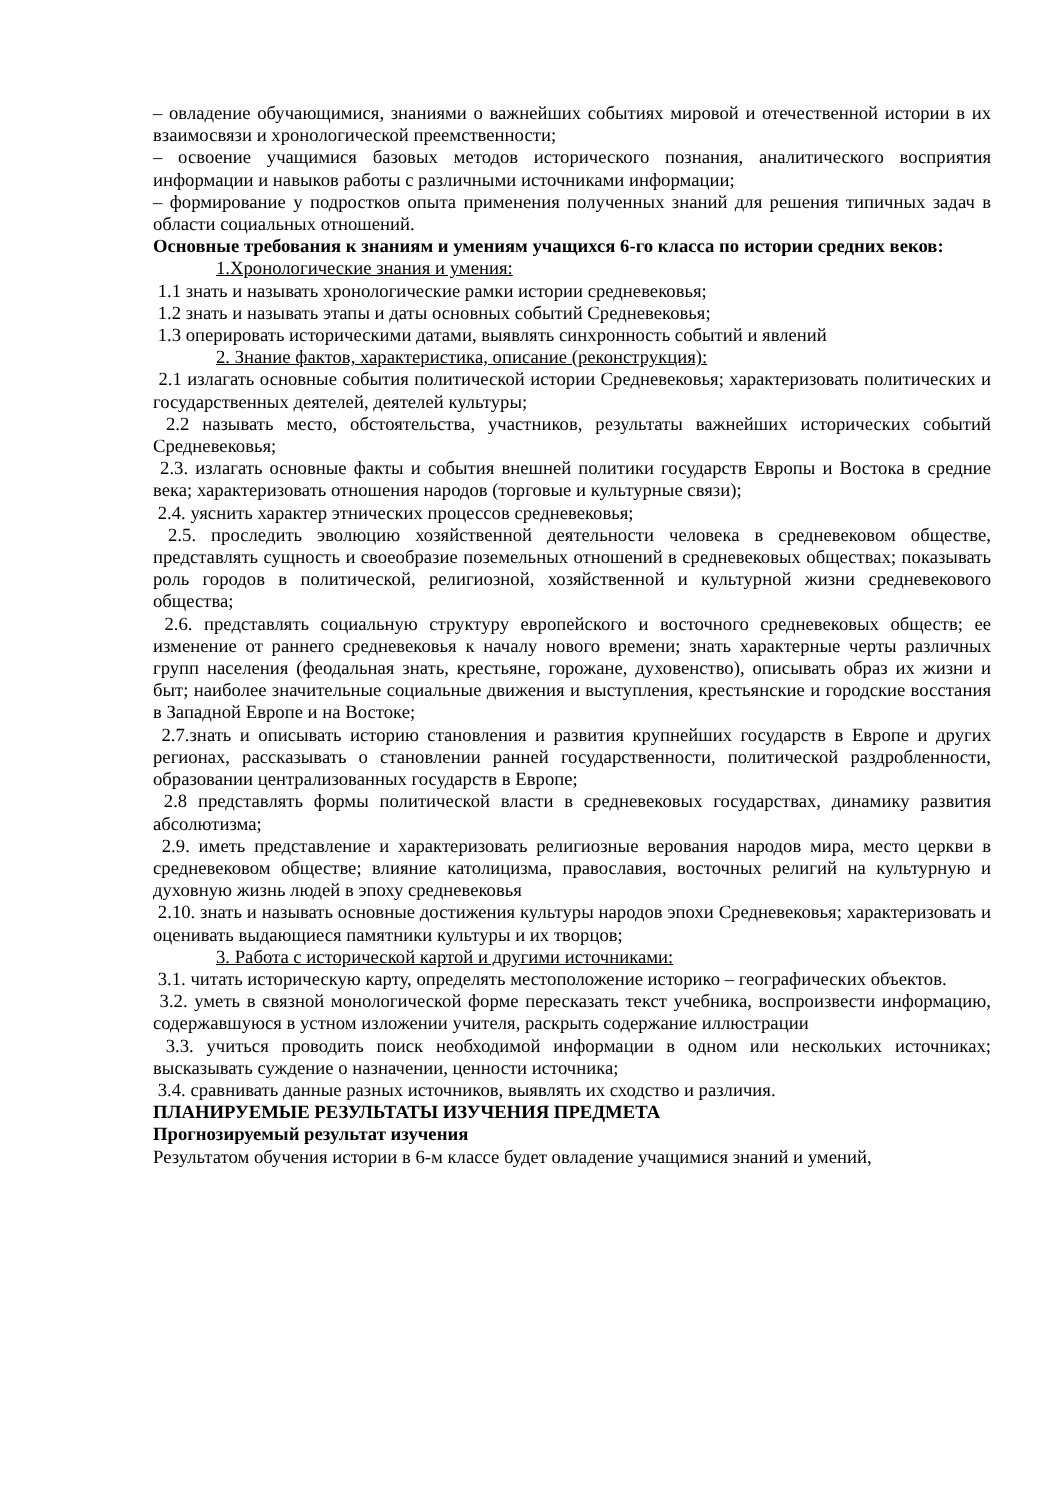– овладение обучающимися, знаниями о важнейших событиях мировой и отечественной истории в их взаимосвязи и хронологической преемственности;
– освоение учащимися базовых методов исторического познания, аналитического восприятия информации и навыков работы с различными источниками информации;
– формирование у подростков опыта применения полученных знаний для решения типичных задач в области социальных отношений.
Основные требования к знаниям и умениям учащихся 6-го класса по истории средних веков:
1.Хронологические знания и умения:
1.1 знать и называть хронологические рамки истории средневековья;
1.2 знать и называть этапы и даты основных событий Средневековья;
1.3 оперировать историческими датами, выявлять синхронность событий и явлений
2. Знание фактов, характеристика, описание (реконструкция):
2.1 излагать основные события политической истории Средневековья; характеризовать политических и государственных деятелей, деятелей культуры;
2.2 называть место, обстоятельства, участников, результаты важнейших исторических событий Средневековья;
2.3. излагать основные факты и события внешней политики государств Европы и Востока в средние века; характеризовать отношения народов (торговые и культурные связи);
2.4. уяснить характер этнических процессов средневековья;
2.5. проследить эволюцию хозяйственной деятельности человека в средневековом обществе, представлять сущность и своеобразие поземельных отношений в средневековых обществах; показывать роль городов в политической, религиозной, хозяйственной и культурной жизни средневекового общества;
2.6. представлять социальную структуру европейского и восточного средневековых обществ; ее изменение от раннего средневековья к началу нового времени; знать характерные черты различных групп населения (феодальная знать, крестьяне, горожане, духовенство), описывать образ их жизни и быт; наиболее значительные социальные движения и выступления, крестьянские и городские восстания в Западной Европе и на Востоке;
2.7.знать и описывать историю становления и развития крупнейших государств в Европе и других регионах, рассказывать о становлении ранней государственности, политической раздробленности, образовании централизованных государств в Европе;
2.8 представлять формы политической власти в средневековых государствах, динамику развития абсолютизма;
2.9. иметь представление и характеризовать религиозные верования народов мира, место церкви в средневековом обществе; влияние католицизма, православия, восточных религий на культурную и духовную жизнь людей в эпоху средневековья
2.10. знать и называть основные достижения культуры народов эпохи Средневековья; характеризовать и оценивать выдающиеся памятники культуры и их творцов;
3. Работа с исторической картой и другими источниками:
3.1. читать историческую карту, определять местоположение историко – географических объектов.
3.2. уметь в связной монологической форме пересказать текст учебника, воспроизвести информацию, содержавшуюся в устном изложении учителя, раскрыть содержание иллюстрации
3.3. учиться проводить поиск необходимой информации в одном или нескольких источниках; высказывать суждение о назначении, ценности источника;
3.4. сравнивать данные разных источников, выявлять их сходство и различия.
ПЛАНИРУЕМЫЕ РЕЗУЛЬТАТЫ ИЗУЧЕНИЯ ПРЕДМЕТА
Прогнозируемый результат изучения
Результатом обучения истории в 6-м классе будет овладение учащимися знаний и умений,